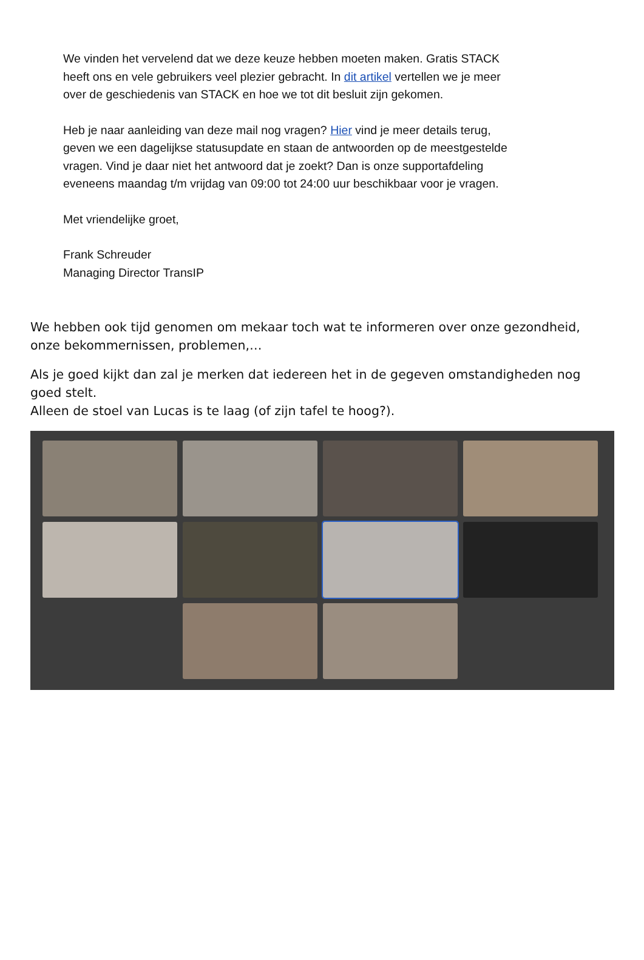We vinden het vervelend dat we deze keuze hebben moeten maken. Gratis STACK heeft ons en vele gebruikers veel plezier gebracht. In dit artikel vertellen we je meer over de geschiedenis van STACK en hoe we tot dit besluit zijn gekomen.
Heb je naar aanleiding van deze mail nog vragen? Hier vind je meer details terug, geven we een dagelijkse statusupdate en staan de antwoorden op de meestgestelde vragen. Vind je daar niet het antwoord dat je zoekt? Dan is onze supportafdeling eveneens maandag t/m vrijdag van 09:00 tot 24:00 uur beschikbaar voor je vragen.
Met vriendelijke groet,
Frank Schreuder
Managing Director TransIP
We hebben ook tijd genomen om mekaar toch wat te informeren over onze gezondheid, onze bekommernissen, problemen,…
Als je goed kijkt dan zal je merken dat iedereen het in de gegeven omstandigheden nog goed stelt.
Alleen de stoel van Lucas is te laag (of zijn tafel te hoog?).